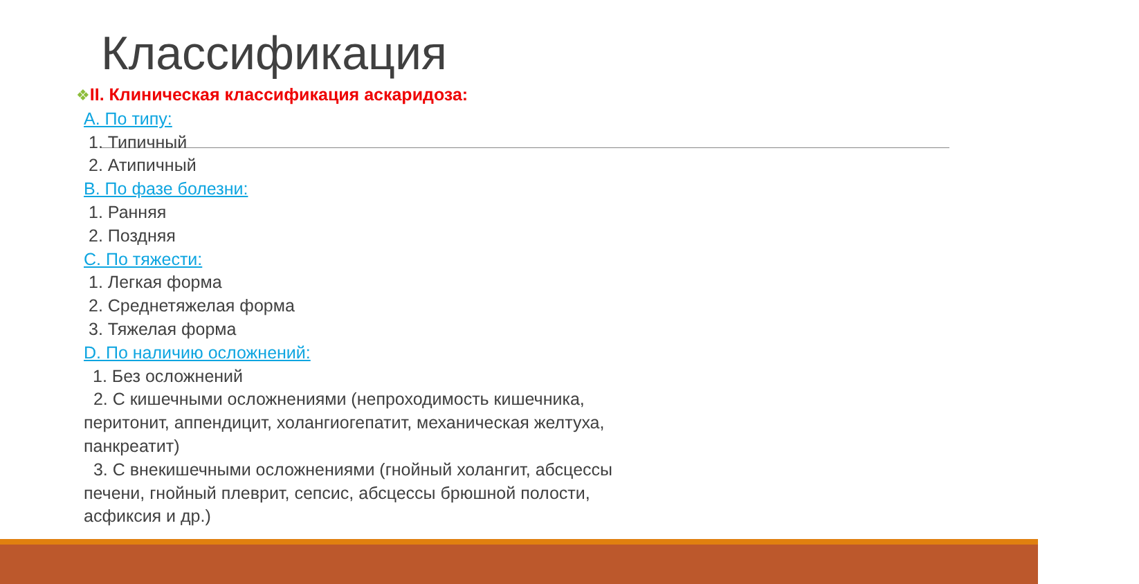Классификация
❖II. Клиническая классификация аскаридоза:
A. По типу:
1. Типичный
2. Атипичный
B. По фазе болезни:
1. Ранняя
2. Поздняя
C. По тяжести:
1. Легкая форма
2. Среднетяжелая форма
3. Тяжелая форма
D. По наличию осложнений:
1. Без осложнений
2. С кишечными осложнениями (непроходимость кишечника, перитонит, аппендицит, холангиогепатит, механическая желтуха, панкреатит)
3. С внекишечными осложнениями (гнойный холангит, абсцессы печени, гнойный плеврит, сепсис, абсцессы брюшной полости, асфиксия и др.)